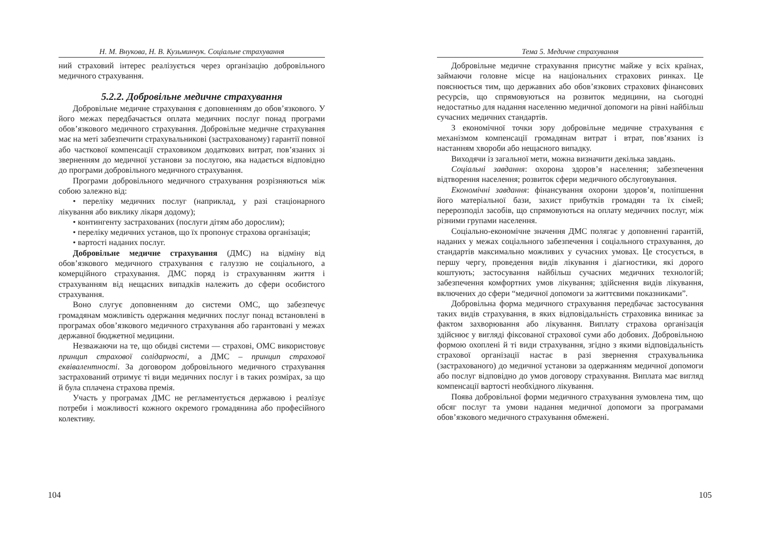Н. М. Внукова, Н. В. Кузьминчук. Соціальне страхування
ний страховий інтерес реалізується через організацію добровільного медичного страхування.
5.2.2. Добровільне медичне страхування
Добровільне медичне страхування є доповненням до обов’язкового. У його межах передбачається оплата медичних послуг понад програми обов’язкового медичного страхування. Добровільне медичне страхування має на меті забезпечити страхувальникові (застрахованому) гарантії повної або часткової компенсації страховиком додаткових витрат, пов’язаних зі зверненням до медичної установи за послугою, яка надається відповідно до програми добровільного медичного страхування.
Програми добровільного медичного страхування розрізняються між собою залежно від:
• переліку медичних послуг (наприклад, у разі стаціонарного лікування або виклику лікаря додому);
• контингенту застрахованих (послуги дітям або дорослим);
• переліку медичних установ, що їх пропонує страхова організація;
• вартості наданих послуг.
Добровільне медичне страхування (ДМС) на відміну від обов’язкового медичного страхування є галуззю не соціального, а комерційного страхування. ДМС поряд із страхуванням життя і страхуванням від нещасних випадків належить до сфери особистого страхування.
Воно слугує доповненням до системи ОМС, що забезпечує громадянам можливість одержання медичних послуг понад встановлені в програмах обов’язкового медичного страхування або гарантовані у межах державної бюджетної медицини.
Незважаючи на те, що обидві системи — страхові, ОМС використовує принцип страхової солідарності, а ДМС – принцип страхової еквівалентності. За договором добровільного медичного страхування застрахований отримує ті види медичних послуг і в таких розмірах, за що й була сплачена страхова премія.
Участь у програмах ДМС не регламентується державою і реалізує потреби і можливості кожного окремого громадянина або професійного колективу.
104
Тема 5. Медичне страхування
Добровільне медичне страхування присутнє майже у всіх країнах, займаючи головне місце на національних страхових ринках. Це пояснюється тим, що державних або обов’язкових страхових фінансових ресурсів, що спрямовуються на розвиток медицини, на сьогодні недостатньо для надання населенню медичної допомоги на рівні найбільш сучасних медичних стандартів.
З економічної точки зору добровільне медичне страхування є механізмом компенсації громадянам витрат і втрат, пов’язаних із настанням хвороби або нещасного випадку.
Виходячи із загальної мети, можна визначити декілька завдань.
Соціальні завдання: охорона здоров’я населення; забезпечення відтворення населення; розвиток сфери медичного обслуговування.
Економічні завдання: фінансування охорони здоров’я, поліпшення його матеріальної бази, захист прибутків громадян та їх сімей; перерозподіл засобів, що спрямовуються на оплату медичних послуг, між різними групами населення.
Соціально-економічне значення ДМС полягає у доповненні гарантій, наданих у межах соціального забезпечення і соціального страхування, до стандартів максимально можливих у сучасних умовах. Це стосується, в першу чергу, проведення видів лікування і діагностики, які дорого коштують; застосування найбільш сучасних медичних технологій; забезпечення комфортних умов лікування; здійснення видів лікування, включених до сфери “медичної допомоги за життєвими показниками”.
Добровільна форма медичного страхування передбачає застосування таких видів страхування, в яких відповідальність страховика виникає за фактом захворювання або лікування. Виплату страхова організація здійснює у вигляді фіксованої страхової суми або добових. Добровільною формою охоплені й ті види страхування, згідно з якими відповідальність страхової організації настає в разі звернення страхувальника (застрахованого) до медичної установи за одержанням медичної допомоги або послуг відповідно до умов договору страхування. Виплата має вигляд компенсації вартості необхідного лікування.
Поява добровільної форми медичного страхування зумовлена тим, що обсяг послуг та умови надання медичної допомоги за програмами обов’язкового медичного страхування обмежені.
105